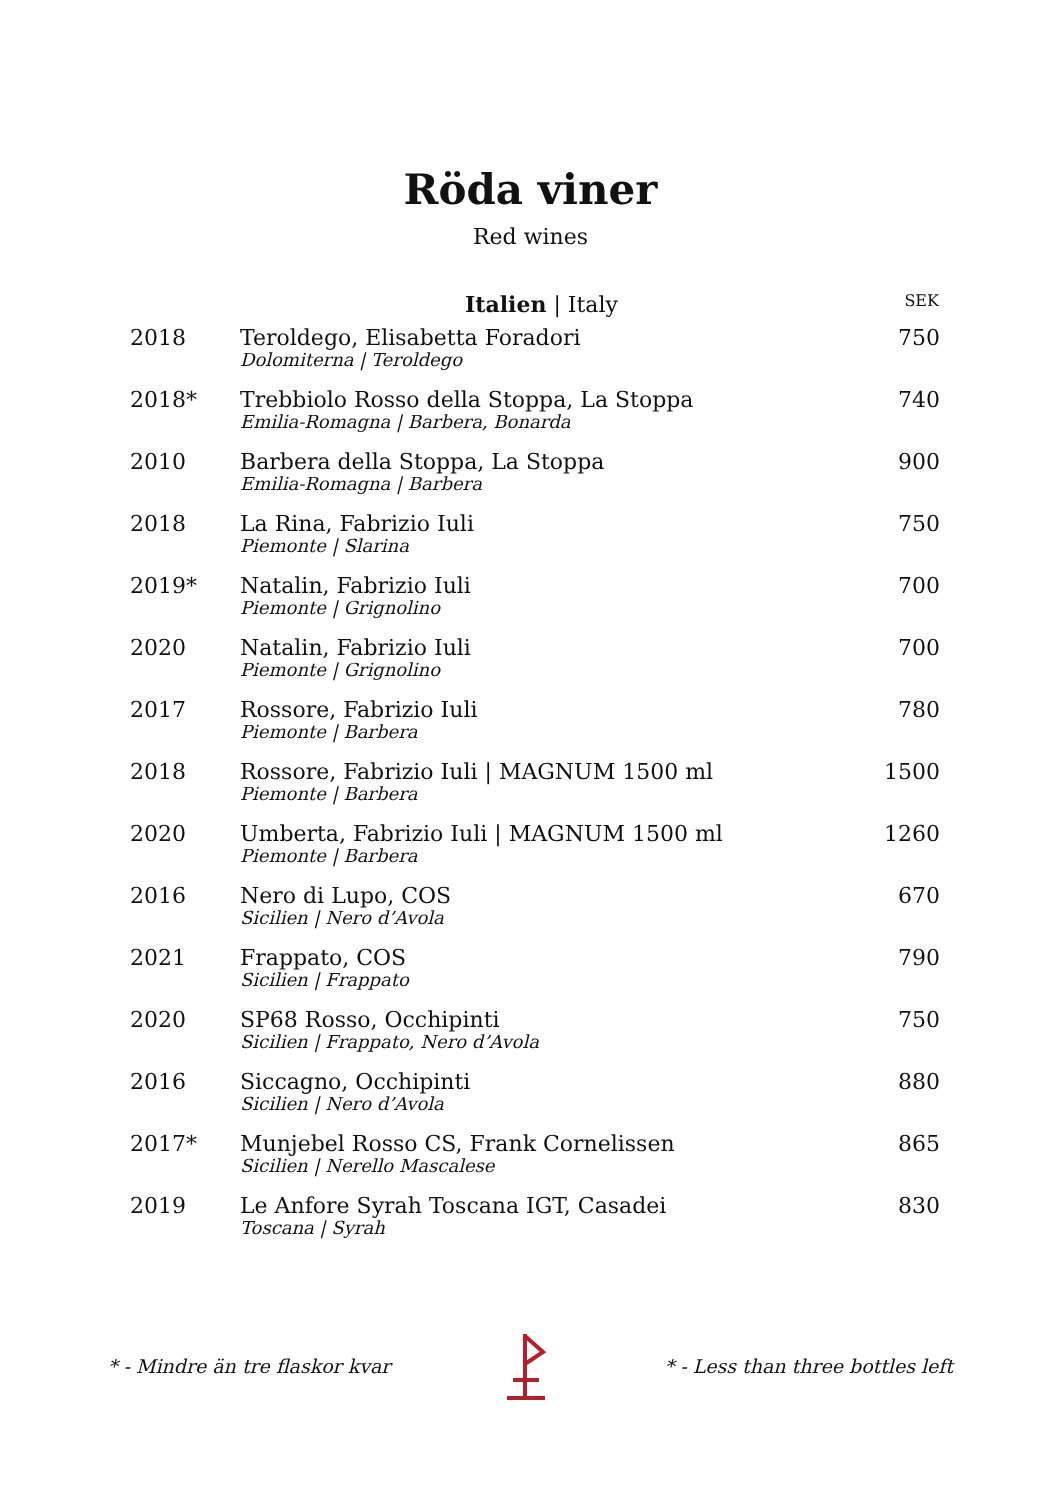Röda viner
Red wines
| | Italien / Italy | SEK |
| --- | --- | --- |
| 2018 | Teroldego, Elisabetta Foradori Dolomiterna / Teroldego | 750 |
| 2018* | Trebbiolo Rosso della Stoppa, La Stoppa Emilia-Romagna / Barbera, Bonarda | 740 |
| 2010 | Barbera della Stoppa, La Stoppa Emilia-Romagna / Barbera | 900 |
| 2018 | La Rina, Fabrizio Iuli Piemonte / Slarina | 750 |
| 2019* | Natalin, Fabrizio Iuli Piemonte / Grignolino | 700 |
| 2020 | Natalin, Fabrizio Iuli Piemonte / Grignolino | 700 |
| 2017 | Rossore, Fabrizio Iuli Piemonte / Barbera | 780 |
| 2018 | Rossore, Fabrizio Iuli / MAGNUM 1500 ml Piemonte / Barbera | 1500 |
| 2020 | Umberta, Fabrizio Iuli / MAGNUM 1500 ml Piemonte / Barbera | 1260 |
| 2016 | Nero di Lupo, COS Sicilien / Nero d’Avola | 670 |
| 2021 | Frappato, COS Sicilien / Frappato | 790 |
| 2020 | SP68 Rosso, Occhipinti Sicilien / Frappato, Nero d’Avola | 750 |
| 2016 | Siccagno, Occhipinti Sicilien / Nero d’Avola | 880 |
| 2017* | Munjebel Rosso CS, Frank Cornelissen Sicilien / Nerello Mascalese | 865 |
| 2019 | Le Anfore Syrah Toscana IGT, Casadei Toscana / Syrah | 830 |
* - Mindre än tre flaskor kvar * - Less than three bottles left